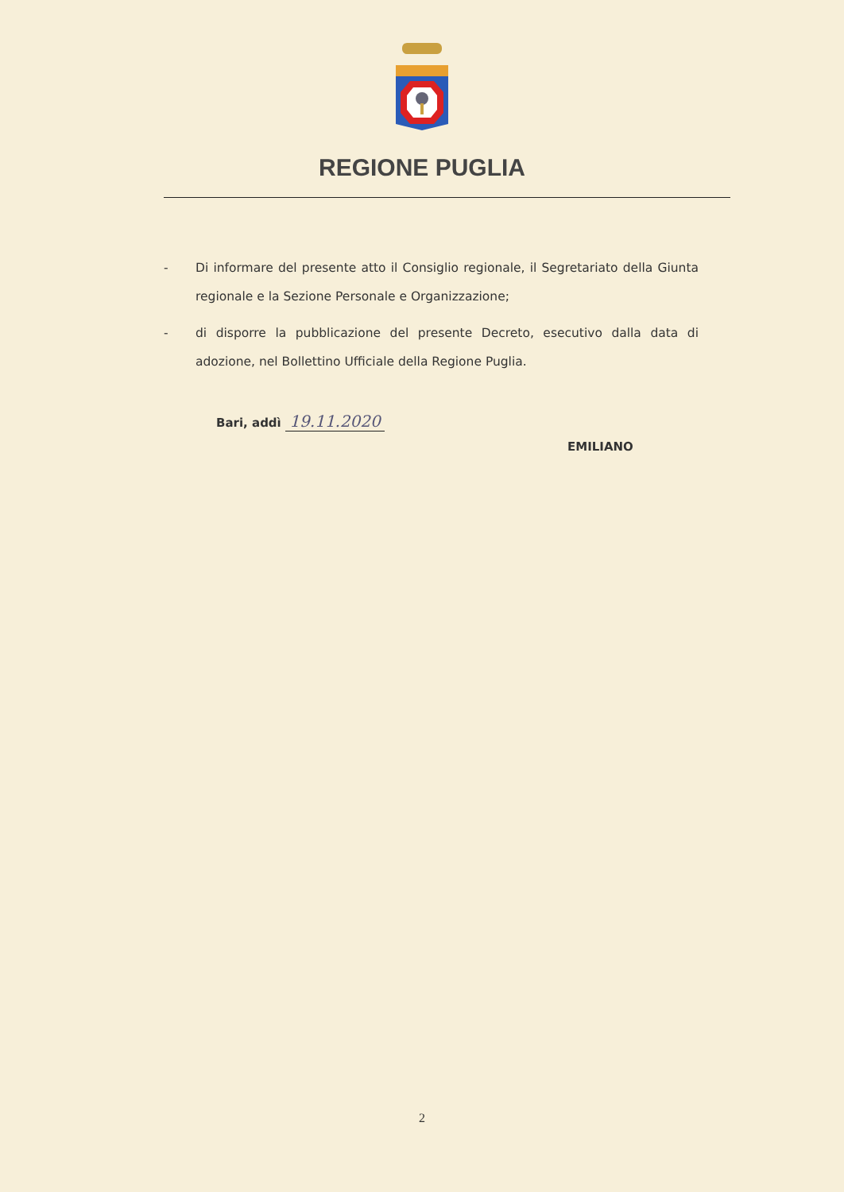REGIONE PUGLIA
- Di informare del presente atto il Consiglio regionale, il Segretariato della Giunta regionale e la Sezione Personale e Organizzazione;
- di disporre la pubblicazione del presente Decreto, esecutivo dalla data di adozione, nel Bollettino Ufficiale della Regione Puglia.
Bari, addì 19.11.2020
EMILIANO
2